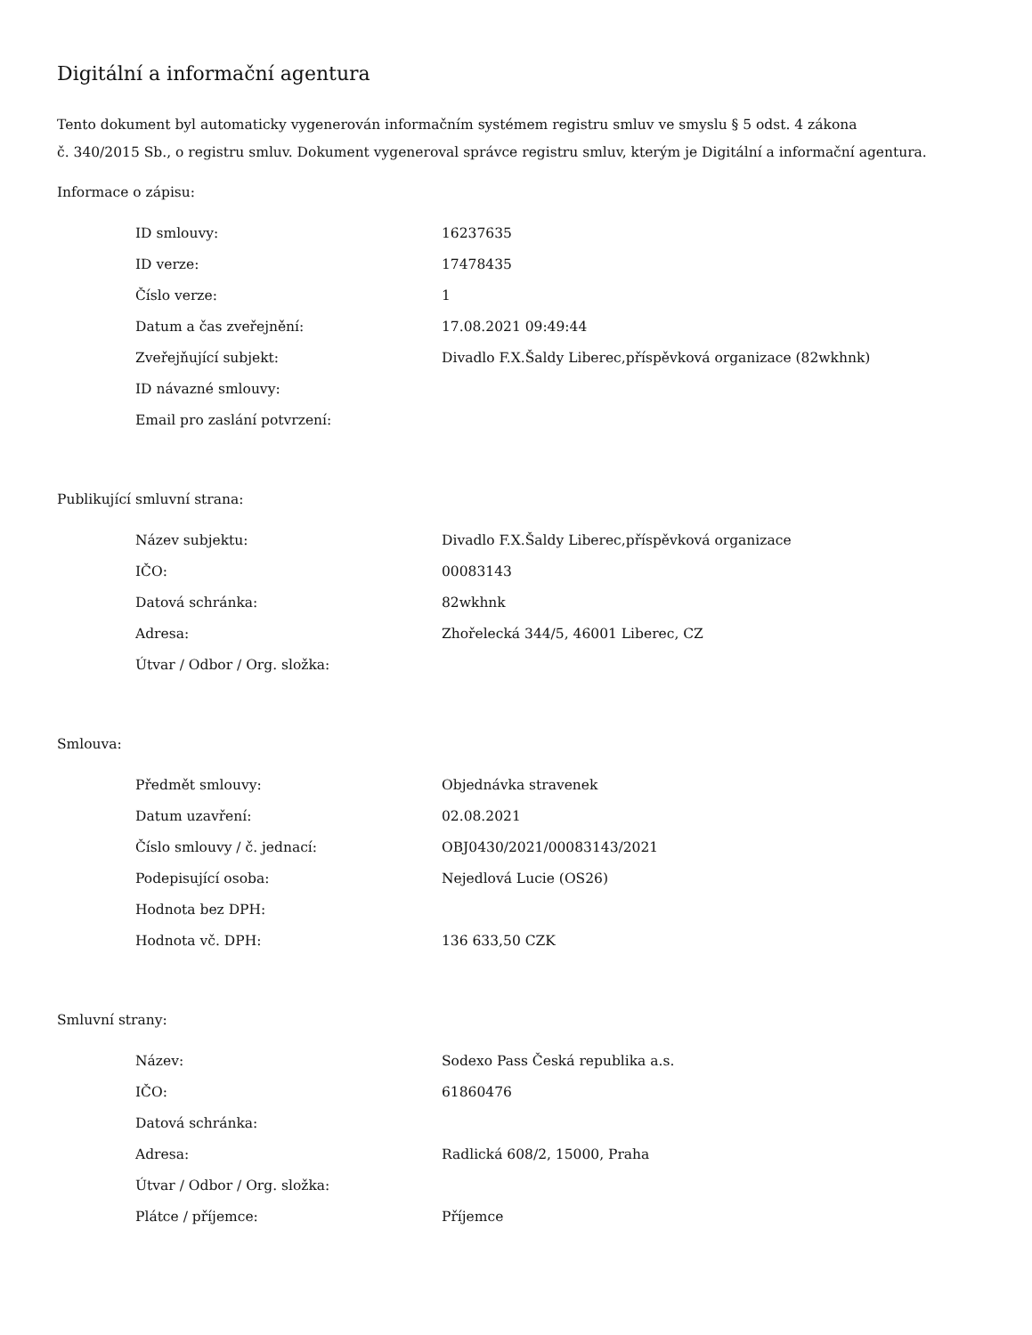Digitální a informační agentura
Tento dokument byl automaticky vygenerován informačním systémem registru smluv ve smyslu § 5 odst. 4 zákona
č. 340/2015 Sb., o registru smluv. Dokument vygeneroval správce registru smluv, kterým je Digitální a informační agentura.
Informace o zápisu:
| ID smlouvy: | 16237635 |
| ID verze: | 17478435 |
| Číslo verze: | 1 |
| Datum a čas zveřejnění: | 17.08.2021 09:49:44 |
| Zveřejňující subjekt: | Divadlo F.X.Šaldy Liberec,příspěvková organizace (82wkhnk) |
| ID návazné smlouvy: | |
| Email pro zaslání potvrzení: | |
Publikující smluvní strana:
| Název subjektu: | Divadlo F.X.Šaldy Liberec,příspěvková organizace |
| IČO: | 00083143 |
| Datová schránka: | 82wkhnk |
| Adresa: | Zhořelecká 344/5, 46001 Liberec, CZ |
| Útvar / Odbor / Org. složka: | |
Smlouva:
| Předmět smlouvy: | Objednávka stravenek |
| Datum uzavření: | 02.08.2021 |
| Číslo smlouvy / č. jednací: | OBJ0430/2021/00083143/2021 |
| Podepisující osoba: | Nejedlová Lucie (OS26) |
| Hodnota bez DPH: | |
| Hodnota vč. DPH: | 136 633,50 CZK |
Smluvní strany:
| Název: | Sodexo Pass Česká republika a.s. |
| IČO: | 61860476 |
| Datová schránka: | |
| Adresa: | Radlická 608/2, 15000, Praha |
| Útvar / Odbor / Org. složka: | |
| Plátce / příjemce: | Příjemce |